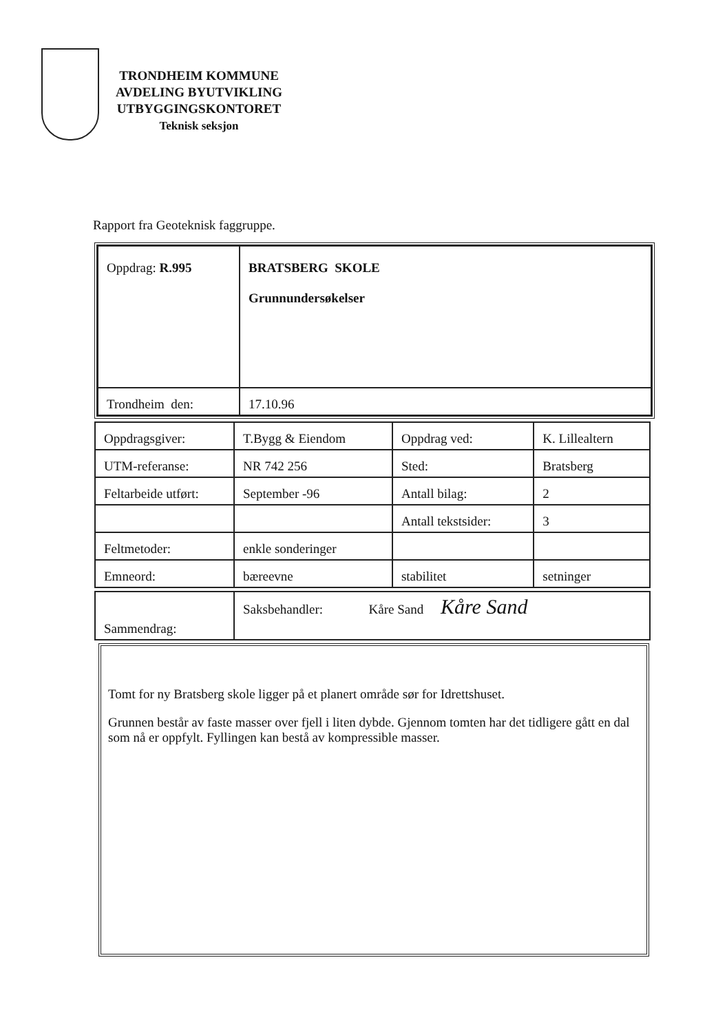TRONDHEIM KOMMUNE
AVDELING BYUTVIKLING
UTBYGGINGSKONTORET
Teknisk seksjon
Rapport fra Geoteknisk faggruppe.
| Oppdrag: R.995 | BRATSBERG SKOLE Grunnundersøkelser |
| Trondheim den: | 17.10.96 |
| Oppdragsgiver: | T.Bygg & Eiendom | Oppdrag ved: | K. Lillealtern |
| UTM-referanse: | NR 742 256 | Sted: | Bratsberg |
| Feltarbeide utført: | September -96 | Antall bilag: | 2 |
| | | Antall tekstsider: | 3 |
| Feltmetoder: | enkle sonderinger | | |
| Emneord: | bæreevne | stabilitet | setninger |
| Sammendrag: | Saksbehandler: Kåre Sand Kåre Sand |
Tomt for ny Bratsberg skole ligger på et planert område sør for Idrettshuset.
Grunnen består av faste masser over fjell i liten dybde. Gjennom tomten har det tidligere gått en dal som nå er oppfylt. Fyllingen kan bestå av kompressible masser.